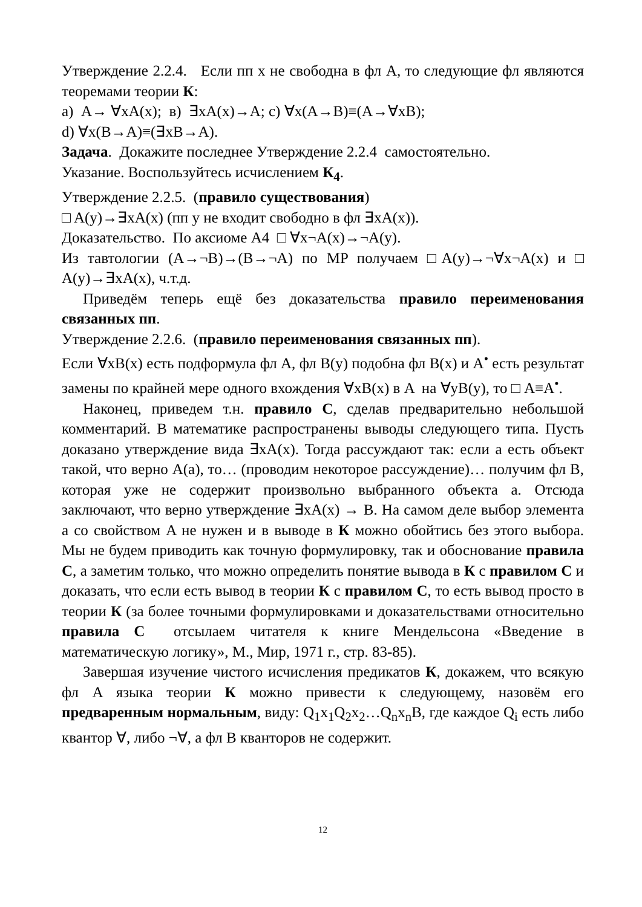Утверждение 2.2.4. Если пп x не свободна в фл A, то следующие фл являются теоремами теории К:
a) A→ ∀xA(x); в) ∃xA(x)→A; c) ∀x(A→B)≡(A→∀xB);
d) ∀x(B→A)≡(∃xB→A).
Задача. Докажите последнее Утверждение 2.2.4 самостоятельно.
Указание. Воспользуйтесь исчислением К<sub>4</sub>.
Утверждение 2.2.5. (правило существования)
□ A(y)→∃xA(x) (пп y не входит свободно в фл ∃xA(x)).
Доказательство. По аксиоме A4 □ ∀x¬A(x)→¬A(y).
Из тавтологии (A→¬B)→(B→¬A) по MP получаем □A(y)→¬∀x¬A(x) и □ A(y)→∃xA(x), ч.т.д.
Приведём теперь ещё без доказательства правило переименования связанных пп.
Утверждение 2.2.6. (правило переименования связанных пп).
Если ∀xB(x) есть подформула фл A, фл B(y) подобна фл B(x) и A<sup>•</sup> есть результат замены по крайней мере одного вхождения ∀xB(x) в A на ∀yB(y), то □ A≡A<sup>•</sup>.
Наконец, приведем т.н. правило С, сделав предварительно небольшой комментарий. В математике распространены выводы следующего типа. Пусть доказано утверждение вида ∃xA(x). Тогда рассуждают так: если a есть объект такой, что верно A(a), то… (проводим некоторое рассуждение)… получим фл B, которая уже не содержит произвольно выбранного объекта a. Отсюда заключают, что верно утверждение ∃xA(x) → B. На самом деле выбор элемента a со свойством A не нужен и в выводе в К можно обойтись без этого выбора. Мы не будем приводить как точную формулировку, так и обоснование правила С, а заметим только, что можно определить понятие вывода в К с правилом С и доказать, что если есть вывод в теории К с правилом С, то есть вывод просто в теории К (за более точными формулировками и доказательствами относительно правила С отсылаем читателя к книге Мендельсона «Введение в математическую логику», М., Мир, 1971 г., стр. 83-85).
Завершая изучение чистого исчисления предикатов К, докажем, что всякую фл A языка теории К можно привести к следующему, назовём его предваренным нормальным, виду: Q<sub>1</sub>x<sub>1</sub>Q<sub>2</sub>x<sub>2</sub>…Q<sub>n</sub>x<sub>n</sub>B, где каждое Q<sub>i</sub> есть либо квантор ∀, либо ¬∀, а фл B кванторов не содержит.
12